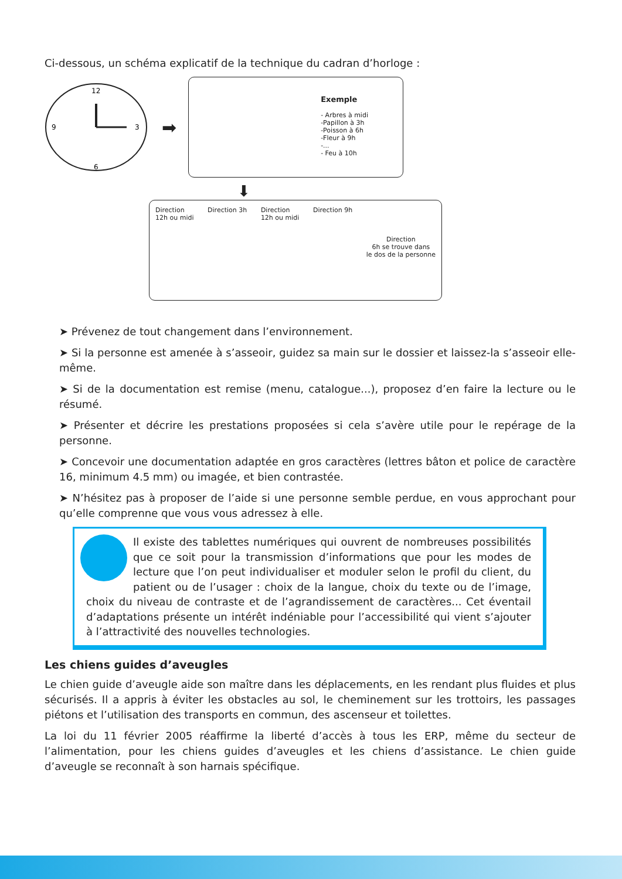Ci-dessous, un schéma explicatif de la technique du cadran d’horloge :
12
3
6
9
➡
Exemple
- Arbres à midi
-Papillon à 3h
-Poisson à 6h
-Fleur à 9h
-...
- Feu à 10h
⬇
Direction
12h ou midi Direction 3h Direction
12h ou midi Direction 9h Direction
6h se trouve dans
le dos de la personne
➤ Prévenez de tout changement dans l’environnement.
➤ Si la personne est amenée à s’asseoir, guidez sa main sur le dossier et laissez-la s’asseoir elle-même.
➤ Si de la documentation est remise (menu, catalogue...), proposez d’en faire la lecture ou le résumé.
➤ Présenter et décrire les prestations proposées si cela s’avère utile pour le repérage de la personne.
➤ Concevoir une documentation adaptée en gros caractères (lettres bâton et police de caractère 16, minimum 4.5 mm) ou imagée, et bien contrastée.
➤ N’hésitez pas à proposer de l’aide si une personne semble perdue, en vous approchant pour qu’elle comprenne que vous vous adressez à elle.
Il existe des tablettes numériques qui ouvrent de nombreuses possibilités que ce soit pour la transmission d’informations que pour les modes de lecture que l’on peut individualiser et moduler selon le profil du client, du patient ou de l’usager : choix de la langue, choix du texte ou de l’image, choix du niveau de contraste et de l’agrandissement de caractères... Cet éventail d’adaptations présente un intérêt indéniable pour l’accessibilité qui vient s’ajouter à l’attractivité des nouvelles technologies.
Les chiens guides d’aveugles
Le chien guide d’aveugle aide son maître dans les déplacements, en les rendant plus fluides et plus sécurisés. Il a appris à éviter les obstacles au sol, le cheminement sur les trottoirs, les passages piétons et l’utilisation des transports en commun, des ascenseur et toilettes.
La loi du 11 février 2005 réaffirme la liberté d’accès à tous les ERP, même du secteur de l’alimentation, pour les chiens guides d’aveugles et les chiens d’assistance. Le chien guide d’aveugle se reconnaît à son harnais spécifique.